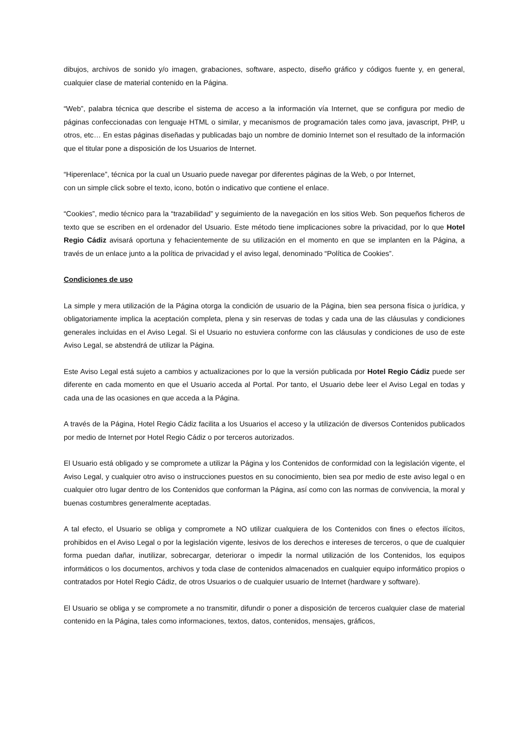dibujos, archivos de sonido y/o imagen, grabaciones, software, aspecto, diseño gráfico y códigos fuente y, en general, cualquier clase de material contenido en la Página.
“Web”, palabra técnica que describe el sistema de acceso a la información vía Internet, que se configura por medio de páginas confeccionadas con lenguaje HTML o similar, y mecanismos de programación tales como java, javascript, PHP, u otros, etc… En estas páginas diseñadas y publicadas bajo un nombre de dominio Internet son el resultado de la información que el titular pone a disposición de los Usuarios de Internet.
“Hiperenlace”, técnica por la cual un Usuario puede navegar por diferentes páginas de la Web, o por Internet,
con un simple click sobre el texto, icono, botón o indicativo que contiene el enlace.
“Cookies”, medio técnico para la “trazabilidad” y seguimiento de la navegación en los sitios Web. Son pequeños ficheros de texto que se escriben en el ordenador del Usuario. Este método tiene implicaciones sobre la privacidad, por lo que Hotel Regio Cádiz avisará oportuna y fehacientemente de su utilización en el momento en que se implanten en la Página, a través de un enlace junto a la política de privacidad y el aviso legal, denominado “Política de Cookies”.
Condiciones de uso
La simple y mera utilización de la Página otorga la condición de usuario de la Página, bien sea persona física o jurídica, y obligatoriamente implica la aceptación completa, plena y sin reservas de todas y cada una de las cláusulas y condiciones generales incluidas en el Aviso Legal. Si el Usuario no estuviera conforme con las cláusulas y condiciones de uso de este Aviso Legal, se abstendrá de utilizar la Página.
Este Aviso Legal está sujeto a cambios y actualizaciones por lo que la versión publicada por Hotel Regio Cádiz puede ser diferente en cada momento en que el Usuario acceda al Portal. Por tanto, el Usuario debe leer el Aviso Legal en todas y cada una de las ocasiones en que acceda a la Página.
A través de la Página, Hotel Regio Cádiz facilita a los Usuarios el acceso y la utilización de diversos Contenidos publicados por medio de Internet por Hotel Regio Cádiz o por terceros autorizados.
El Usuario está obligado y se compromete a utilizar la Página y los Contenidos de conformidad con la legislación vigente, el Aviso Legal, y cualquier otro aviso o instrucciones puestos en su conocimiento, bien sea por medio de este aviso legal o en cualquier otro lugar dentro de los Contenidos que conforman la Página, así como con las normas de convivencia, la moral y buenas costumbres generalmente aceptadas.
A tal efecto, el Usuario se obliga y compromete a NO utilizar cualquiera de los Contenidos con fines o efectos ilícitos, prohibidos en el Aviso Legal o por la legislación vigente, lesivos de los derechos e intereses de terceros, o que de cualquier forma puedan dañar, inutilizar, sobrecargar, deteriorar o impedir la normal utilización de los Contenidos, los equipos informáticos o los documentos, archivos y toda clase de contenidos almacenados en cualquier equipo informático propios o contratados por Hotel Regio Cádiz, de otros Usuarios o de cualquier usuario de Internet (hardware y software).
El Usuario se obliga y se compromete a no transmitir, difundir o poner a disposición de terceros cualquier clase de material contenido en la Página, tales como informaciones, textos, datos, contenidos, mensajes, gráficos,